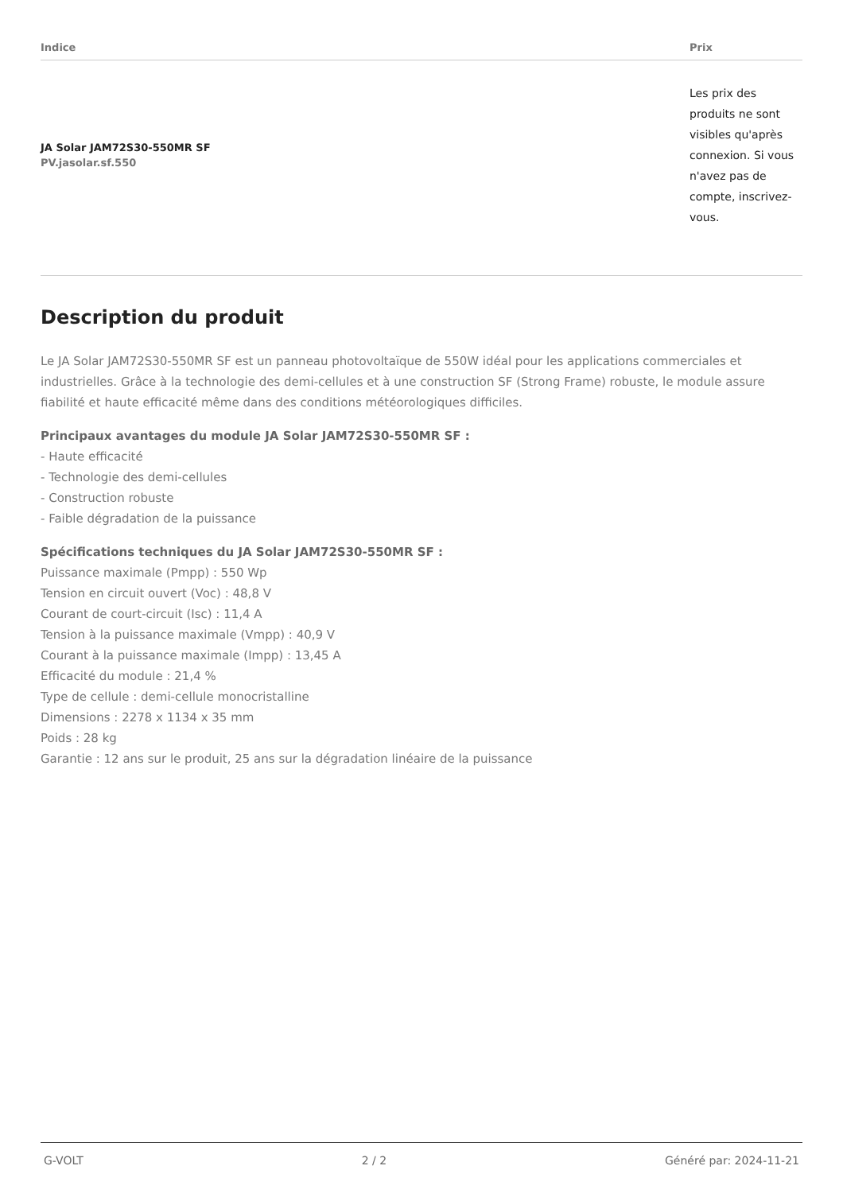| Indice | Prix |
| --- | --- |
| JA Solar JAM72S30-550MR SF PV.jasolar.sf.550 | Les prix des produits ne sont visibles qu'après connexion. Si vous n'avez pas de compte, inscrivez-vous. |
Description du produit
Le JA Solar JAM72S30-550MR SF est un panneau photovoltaïque de 550W idéal pour les applications commerciales et industrielles. Grâce à la technologie des demi-cellules et à une construction SF (Strong Frame) robuste, le module assure fiabilité et haute efficacité même dans des conditions météorologiques difficiles.
Principaux avantages du module JA Solar JAM72S30-550MR SF :
- Haute efficacité
- Technologie des demi-cellules
- Construction robuste
- Faible dégradation de la puissance
Spécifications techniques du JA Solar JAM72S30-550MR SF :
Puissance maximale (Pmpp) : 550 Wp
Tension en circuit ouvert (Voc) : 48,8 V
Courant de court-circuit (Isc) : 11,4 A
Tension à la puissance maximale (Vmpp) : 40,9 V
Courant à la puissance maximale (Impp) : 13,45 A
Efficacité du module : 21,4 %
Type de cellule : demi-cellule monocristalline
Dimensions : 2278 x 1134 x 35 mm
Poids : 28 kg
Garantie : 12 ans sur le produit, 25 ans sur la dégradation linéaire de la puissance
G-VOLT 2 / 2 Généré par: 2024-11-21